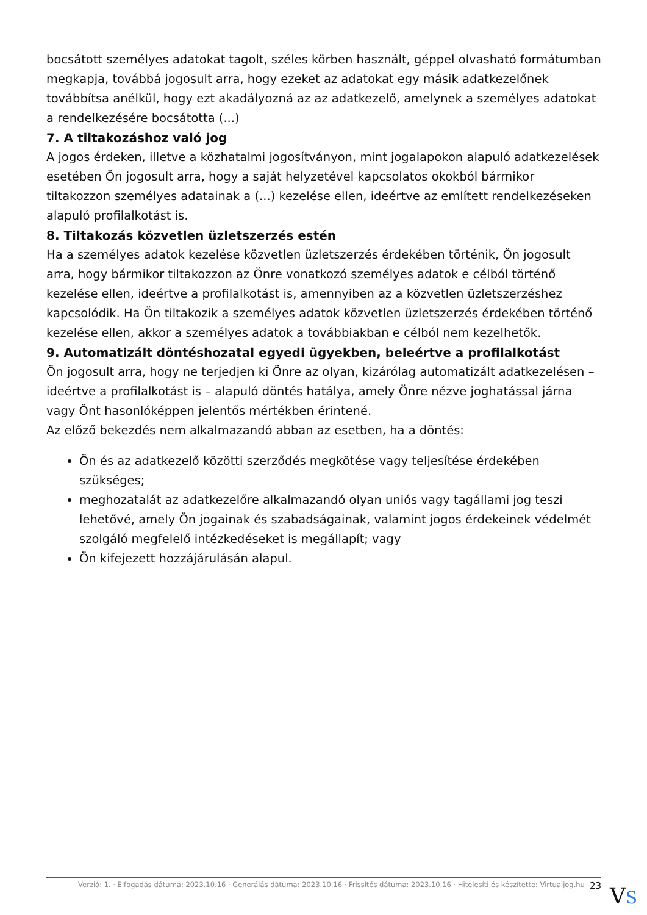bocsátott személyes adatokat tagolt, széles körben használt, géppel olvasható formátumban megkapja, továbbá jogosult arra, hogy ezeket az adatokat egy másik adatkezelőnek továbbítsa anélkül, hogy ezt akadályozná az az adatkezelő, amelynek a személyes adatokat a rendelkezésére bocsátotta (...)
7. A tiltakozáshoz való jog
A jogos érdeken, illetve a közhatalmi jogosítványon, mint jogalapokon alapuló adatkezelések esetében Ön jogosult arra, hogy a saját helyzetével kapcsolatos okokból bármikor tiltakozzon személyes adatainak a (...) kezelése ellen, ideértve az említett rendelkezéseken alapuló profilalkotást is.
8. Tiltakozás közvetlen üzletszerzés estén
Ha a személyes adatok kezelése közvetlen üzletszerzés érdekében történik, Ön jogosult arra, hogy bármikor tiltakozzon az Önre vonatkozó személyes adatok e célból történő kezelése ellen, ideértve a profilalkotást is, amennyiben az a közvetlen üzletszerzéshez kapcsolódik. Ha Ön tiltakozik a személyes adatok közvetlen üzletszerzés érdekében történő kezelése ellen, akkor a személyes adatok a továbbiakban e célból nem kezelhetők.
9. Automatizált döntéshozatal egyedi ügyekben, beleértve a profilalkotást
Ön jogosult arra, hogy ne terjedjen ki Önre az olyan, kizárólag automatizált adatkezelésen – ideértve a profilalkotást is – alapuló döntés hatálya, amely Önre nézve joghatással járna vagy Önt hasonlóképpen jelentős mértékben érintené.
Az előző bekezdés nem alkalmazandó abban az esetben, ha a döntés:
Ön és az adatkezelő közötti szerződés megkötése vagy teljesítése érdekében szükséges;
meghozatalát az adatkezelőre alkalmazandó olyan uniós vagy tagállami jog teszi lehetővé, amely Ön jogainak és szabadságainak, valamint jogos érdekeinek védelmét szolgáló megfelelő intézkedéseket is megállapít; vagy
Ön kifejezett hozzájárulásán alapul.
Verzió: 1. · Elfogadás dátuma: 2023.10.16 · Generálás dátuma: 2023.10.16 · Frissítés dátuma: 2023.10.16 · Hitelesíti és készítette: Virtualjog.hu 23
VS